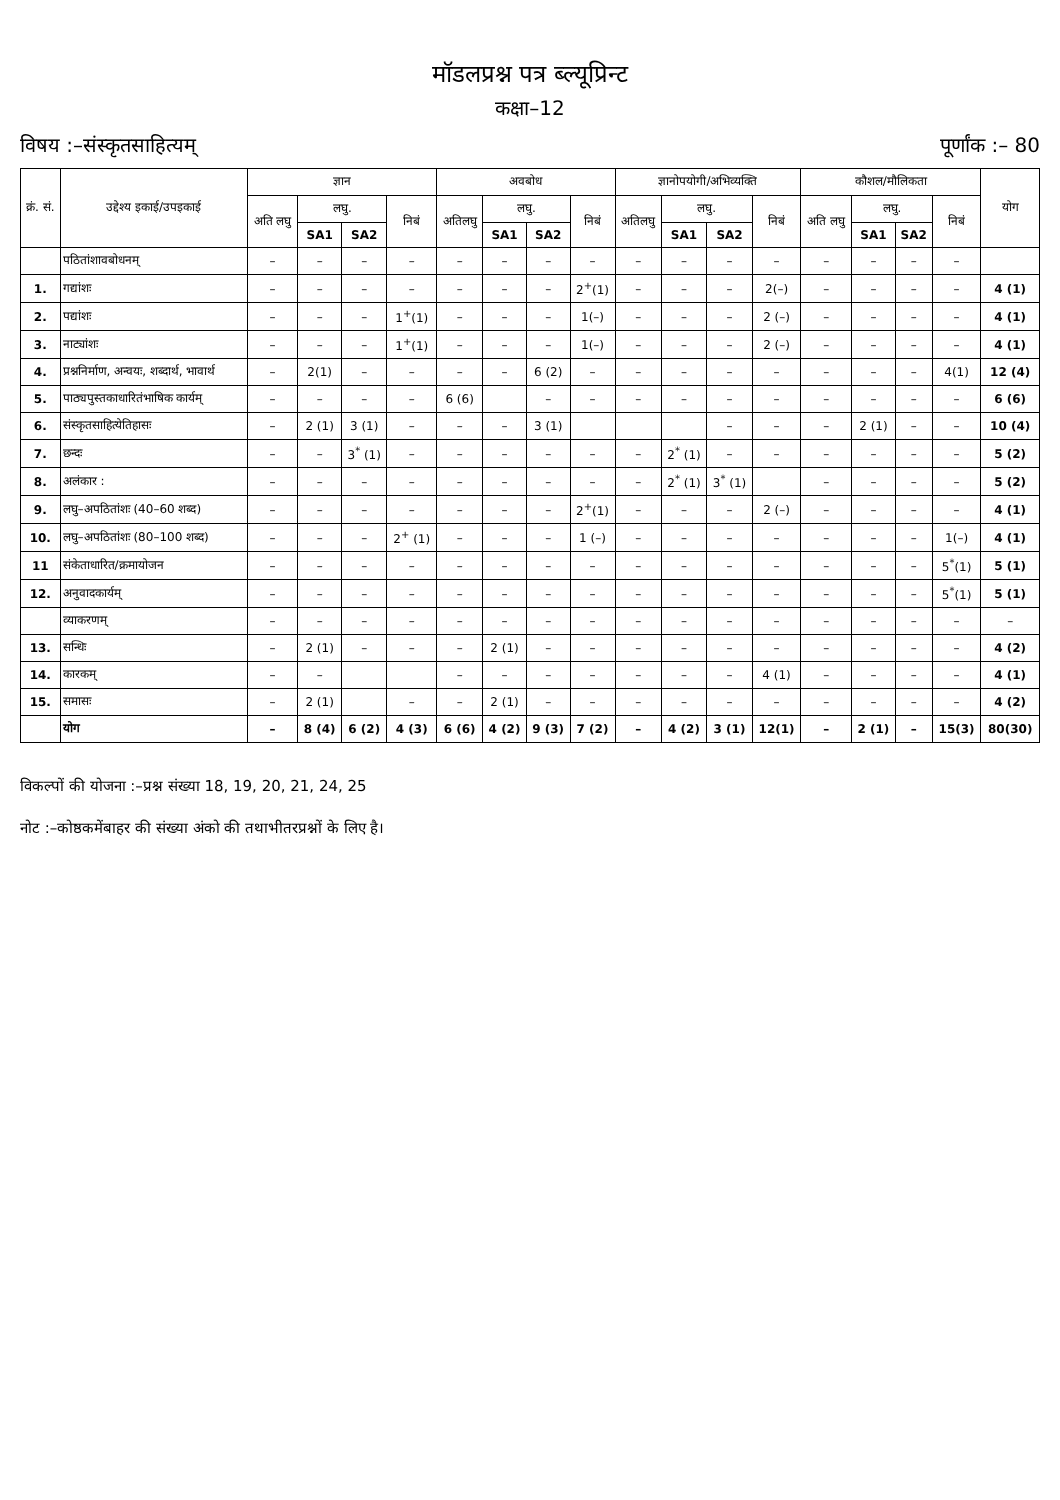मॉडलप्रश्न पत्र ब्ल्यूप्रिन्ट
कक्षा–12
विषय :–संस्कृतसाहित्यम् पूर्णांक :– 80
| क्रं. सं. | उद्देश्य इकाई/उपइकाई | ज्ञान | | | | अवबोध | | | | ज्ञानोपयोगी/अभिव्यक्ति | | | | कौशल/मौलिकता | | | | योग |
| --- | --- | --- | --- | --- | --- | --- | --- | --- | --- | --- | --- | --- | --- | --- | --- | --- | --- | --- |
| | | अति लघु | लघु. | | निबं | अतिलघु | लघु. | | निबं | अतिलघु | लघु. | | निबं | अति लघु | लघु. | | निबं | |
| | | | SA1 | SA2 | | | SA1 | SA2 | | | SA1 | SA2 | | | SA1 | SA2 | | |
| | पठितांशावबोधनम् | – | – | – | – | – | – | – | – | – | – | – | – | – | – | – | – | |
| 1. | गद्यांशः | – | – | – | – | – | – | – | 2<sup>+</sup>(1) | – | – | – | 2(–) | – | – | – | – | 4 (1) |
| 2. | पद्यांशः | – | – | – | 1<sup>+</sup>(1) | – | – | – | 1(–) | – | – | – | 2 (–) | – | – | – | – | 4 (1) |
| 3. | नाट्यांशः | – | – | – | 1<sup>+</sup>(1) | – | – | – | 1(–) | – | – | – | 2 (–) | – | – | – | – | 4 (1) |
| 4. | प्रश्ननिर्माण, अन्वयः, शब्दार्थ, भावार्थ | – | 2(1) | – | – | – | – | 6 (2) | – | – | – | – | – | – | – | – | 4(1) | 12 (4) |
| 5. | पाठ्यपुस्तकाधारितंभाषिक कार्यम् | – | – | – | – | 6 (6) | | – | – | – | – | – | – | – | – | – | – | 6 (6) |
| 6. | संस्कृतसाहित्येतिहासः | – | 2 (1) | 3 (1) | – | – | – | 3 (1) | | | | – | – | – | 2 (1) | – | – | 10 (4) |
| 7. | छन्दः | – | – | 3<sup>*</sup> (1) | – | – | – | – | – | – | 2<sup>*</sup> (1) | – | – | – | – | – | – | 5 (2) |
| 8. | अलंकार : | – | – | – | – | – | – | – | – | – | 2<sup>*</sup> (1) | 3<sup>*</sup> (1) | | – | – | – | – | 5 (2) |
| 9. | लघु–अपठितांशः (40–60 शब्द) | – | – | – | – | – | – | – | 2<sup>+</sup>(1) | – | – | – | 2 (–) | – | – | – | – | 4 (1) |
| 10. | लघु–अपठितांशः (80–100 शब्द) | – | – | – | 2<sup>+</sup> (1) | – | – | – | 1 (–) | – | – | – | – | – | – | – | 1(–) | 4 (1) |
| 11 | संकेताधारित/क्रमायोजन | – | – | – | – | – | – | – | – | – | – | – | – | – | – | – | 5<sup>*</sup>(1) | 5 (1) |
| 12. | अनुवादकार्यम् | – | – | – | – | – | – | – | – | – | – | – | – | – | – | – | 5<sup>*</sup>(1) | 5 (1) |
| | व्याकरणम् | – | – | – | – | – | – | – | – | – | – | – | – | – | – | – | – | – |
| 13. | सन्धिः | – | 2 (1) | – | – | – | 2 (1) | – | – | – | – | – | – | – | – | – | – | 4 (2) |
| 14. | कारकम् | – | – | | | – | – | – | – | – | – | – | 4 (1) | – | – | – | – | 4 (1) |
| 15. | समासः | – | 2 (1) | | – | – | 2 (1) | – | – | – | – | – | – | – | – | – | – | 4 (2) |
| | योग | – | 8 (4) | 6 (2) | 4 (3) | 6 (6) | 4 (2) | 9 (3) | 7 (2) | – | 4 (2) | 3 (1) | 12(1) | – | 2 (1) | – | 15(3) | 80(30) |
विकल्पों की योजना :–प्रश्न संख्या 18, 19, 20, 21, 24, 25
नोट :–कोष्ठकमेंबाहर की संख्या अंको की तथाभीतरप्रश्नों के लिए है।